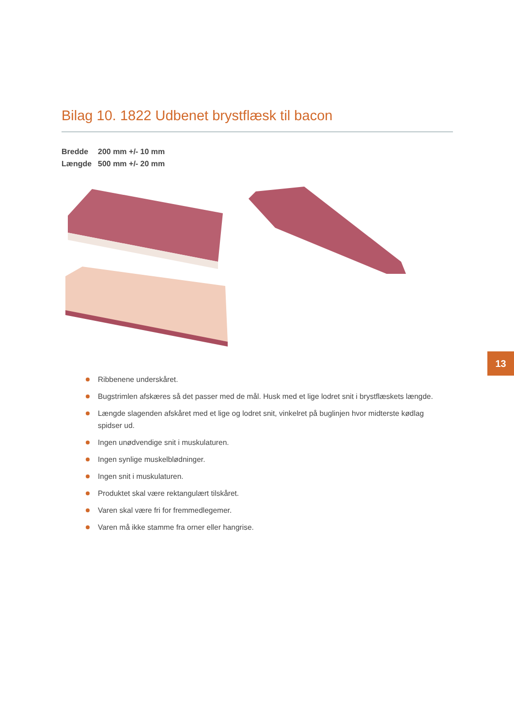Bilag 10. 1822 Udbenet brystflæsk til bacon
Bredde 200 mm +/- 10 mm
Længde 500 mm +/- 20 mm
13
Ribbenene underskåret.
Bugstrimlen afskæres så det passer med de mål. Husk med et lige lodret snit i brystflæskets længde.
Længde slagenden afskåret med et lige og lodret snit, vinkelret på buglinjen hvor midterste kødlag spidser ud.
Ingen unødvendige snit i muskulaturen.
Ingen synlige muskelblødninger.
Ingen snit i muskulaturen.
Produktet skal være rektangulært tilskåret.
Varen skal være fri for fremmedlegemer.
Varen må ikke stamme fra orner eller hangrise.